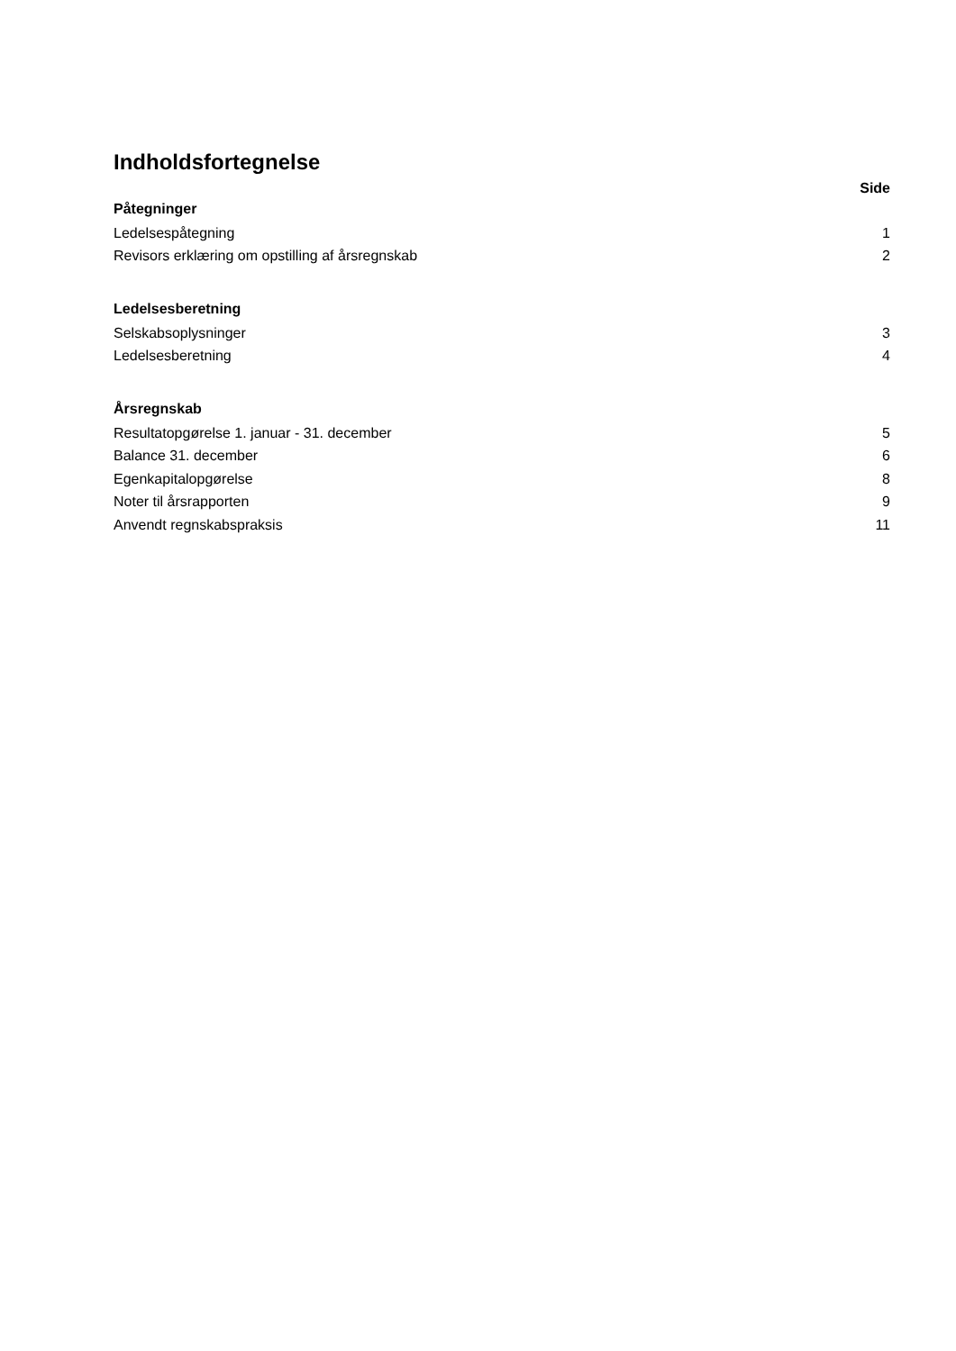Indholdsfortegnelse
Side
| Påtegninger | |
| Ledelsespåtegning | 1 |
| Revisors erklæring om opstilling af årsregnskab | 2 |
| Ledelsesberetning | |
| Selskabsoplysninger | 3 |
| Ledelsesberetning | 4 |
| Årsregnskab | |
| Resultatopgørelse 1. januar - 31. december | 5 |
| Balance 31. december | 6 |
| Egenkapitalopgørelse | 8 |
| Noter til årsrapporten | 9 |
| Anvendt regnskabspraksis | 11 |